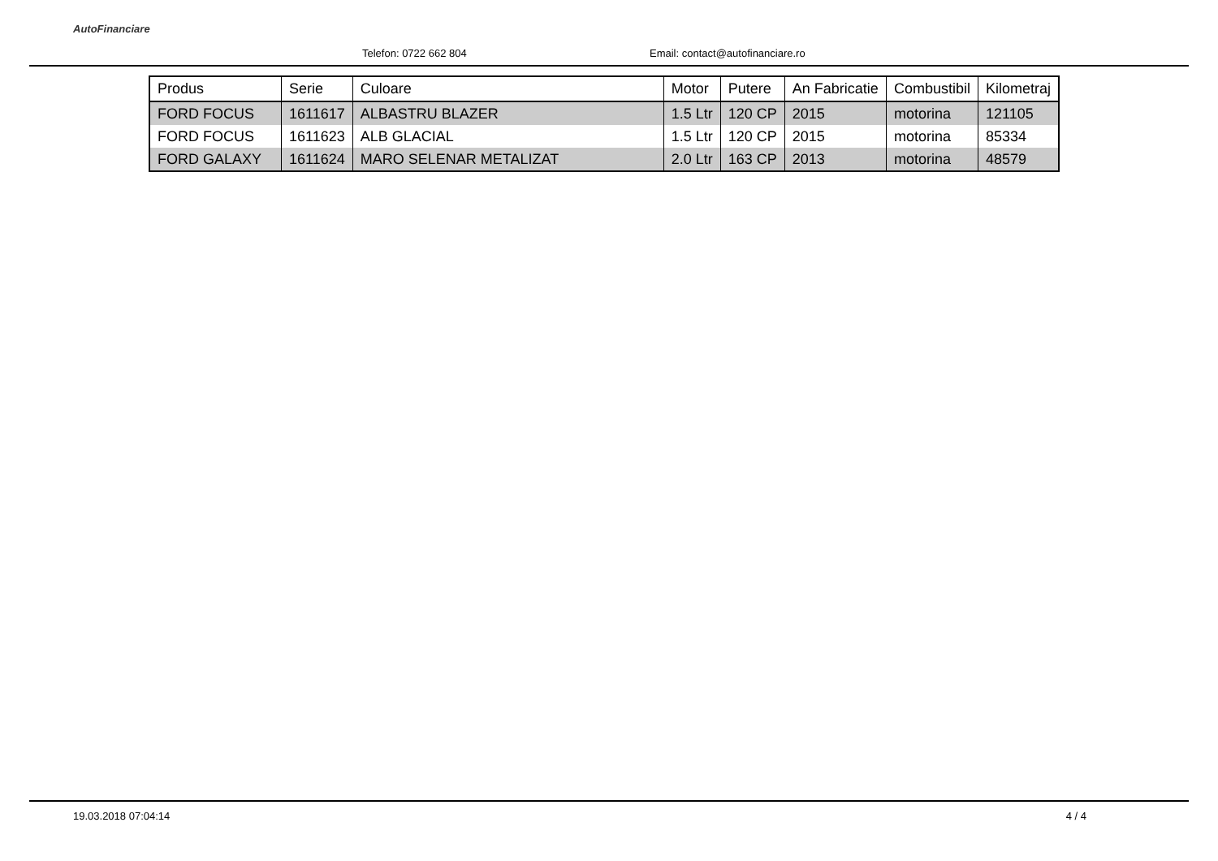AutoFinanciare
Telefon: 0722 662 804
Email: contact@autofinanciare.ro
| Produs | Serie | Culoare | Motor | Putere | An Fabricatie | Combustibil | Kilometraj |
| --- | --- | --- | --- | --- | --- | --- | --- |
| FORD FOCUS | 1611617 | ALBASTRU BLAZER | 1.5 Ltr | 120 CP | 2015 | motorina | 121105 |
| FORD FOCUS | 1611623 | ALB GLACIAL | 1.5 Ltr | 120 CP | 2015 | motorina | 85334 |
| FORD GALAXY | 1611624 | MARO SELENAR METALIZAT | 2.0 Ltr | 163 CP | 2013 | motorina | 48579 |
19.03.2018 07:04:14 4 / 4